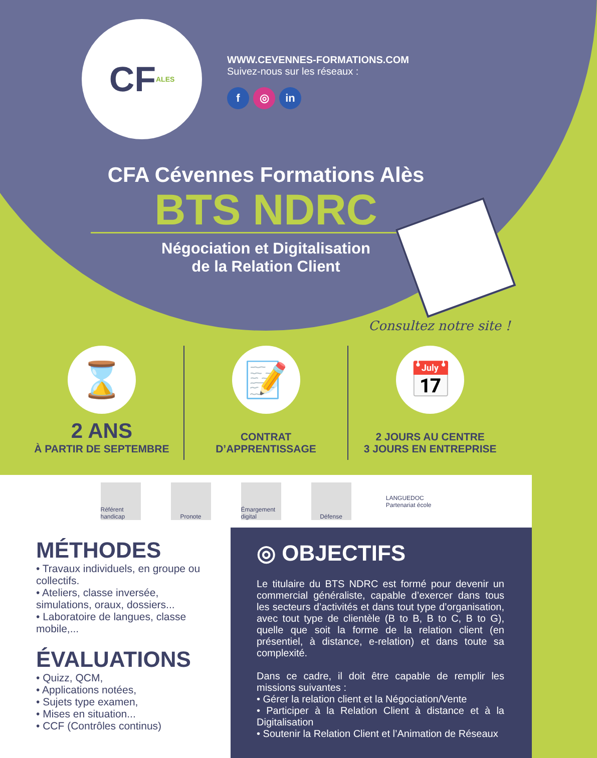CF ALES
WWW.CEVENNES-FORMATIONS.COM
Suivez-nous sur les réseaux :
f ◎ in
CFA Cévennes Formations Alès
BTS NDRC
Négociation et Digitalisation
de la Relation Client
Consultez notre site !
⌛
2 ANS
À PARTIR DE SEPTEMBRE
📝
CONTRAT
D’APPRENTISSAGE
📅
2 JOURS AU CENTRE
3 JOURS EN ENTREPRISE
Référent handicap
Pronote
Émargement digital
Défense
LANGUEDOC
Partenariat école
MÉTHODES
• Travaux individuels, en groupe ou collectifs.
• Ateliers, classe inversée, simulations, oraux, dossiers...
• Laboratoire de langues, classe mobile,...
ÉVALUATIONS
• Quizz, QCM,
• Applications notées,
• Sujets type examen,
• Mises en situation...
• CCF (Contrôles continus)
◎ OBJECTIFS
Le titulaire du BTS NDRC est formé pour devenir un commercial généraliste, capable d’exercer dans tous les secteurs d’activités et dans tout type d’organisation, avec tout type de clientèle (B to B, B to C, B to G), quelle que soit la forme de la relation client (en présentiel, à distance, e-relation) et dans toute sa complexité.
Dans ce cadre, il doit être capable de remplir les missions suivantes :
• Gérer la relation client et la Négociation/Vente
• Participer à la Relation Client à distance et à la Digitalisation
• Soutenir la Relation Client et l’Animation de Réseaux